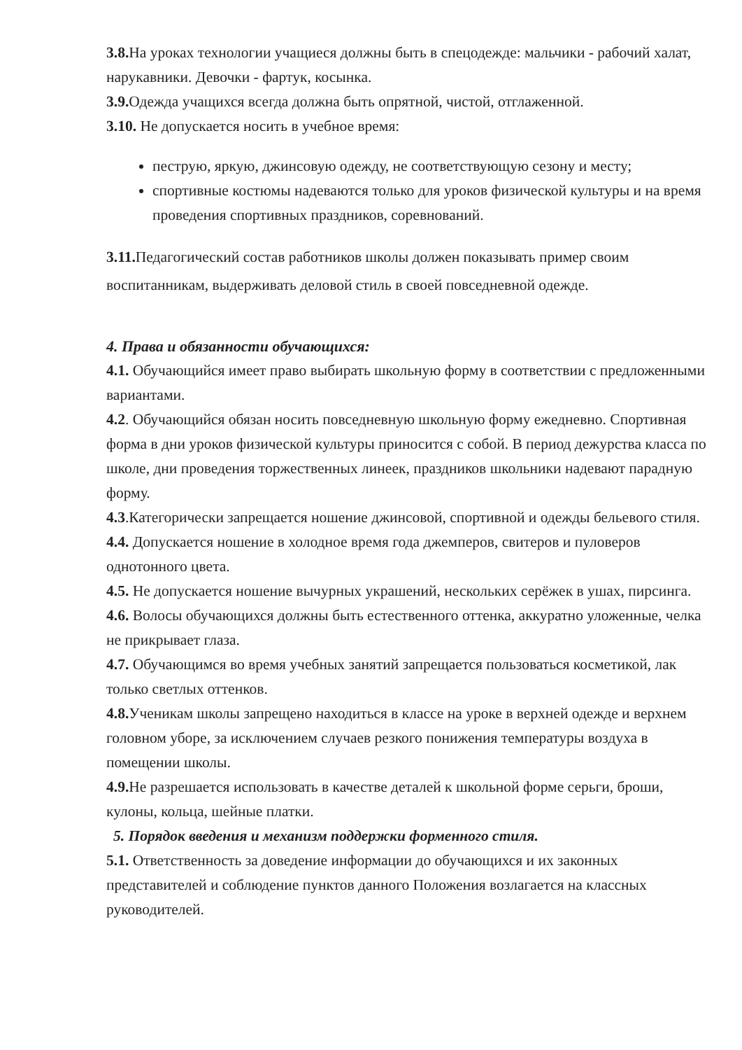3.8. На уроках технологии учащиеся должны быть в спецодежде: мальчики - рабочий халат, нарукавники. Девочки - фартук, косынка.
3.9. Одежда учащихся всегда должна быть опрятной, чистой, отглаженной.
3.10. Не допускается носить в учебное время:
пеструю, яркую, джинсовую одежду, не соответствующую сезону и месту;
спортивные костюмы надеваются только для уроков физической культуры и на время проведения спортивных праздников, соревнований.
3.11. Педагогический состав работников школы должен показывать пример своим воспитанникам, выдерживать деловой стиль в своей повседневной одежде.
4. Права и обязанности обучающихся:
4.1. Обучающийся имеет право выбирать школьную форму в соответствии с предложенными вариантами.
4.2. Обучающийся обязан носить повседневную школьную форму ежедневно. Спортивная форма в дни уроков физической культуры приносится с собой. В период дежурства класса по школе, дни проведения торжественных линеек, праздников школьники надевают парадную форму.
4.3.Категорически запрещается ношение джинсовой, спортивной и одежды бельевого стиля.
4.4. Допускается ношение в холодное время года джемперов, свитеров и пуловеров однотонного цвета.
4.5. Не допускается ношение вычурных украшений, нескольких серёжек в ушах, пирсинга.
4.6. Волосы обучающихся должны быть естественного оттенка, аккуратно уложенные, челка не прикрывает глаза.
4.7. Обучающимся во время учебных занятий запрещается пользоваться косметикой, лак только светлых оттенков.
4.8. Ученикам школы запрещено находиться в классе на уроке в верхней одежде и верхнем головном уборе, за исключением случаев резкого понижения температуры воздуха в помещении школы.
4.9. Не разрешается использовать в качестве деталей к школьной форме серьги, броши, кулоны, кольца, шейные платки.
5. Порядок введения и механизм поддержки форменного стиля.
5.1. Ответственность за доведение информации до обучающихся и их законных представителей и соблюдение пунктов данного Положения возлагается на классных руководителей.